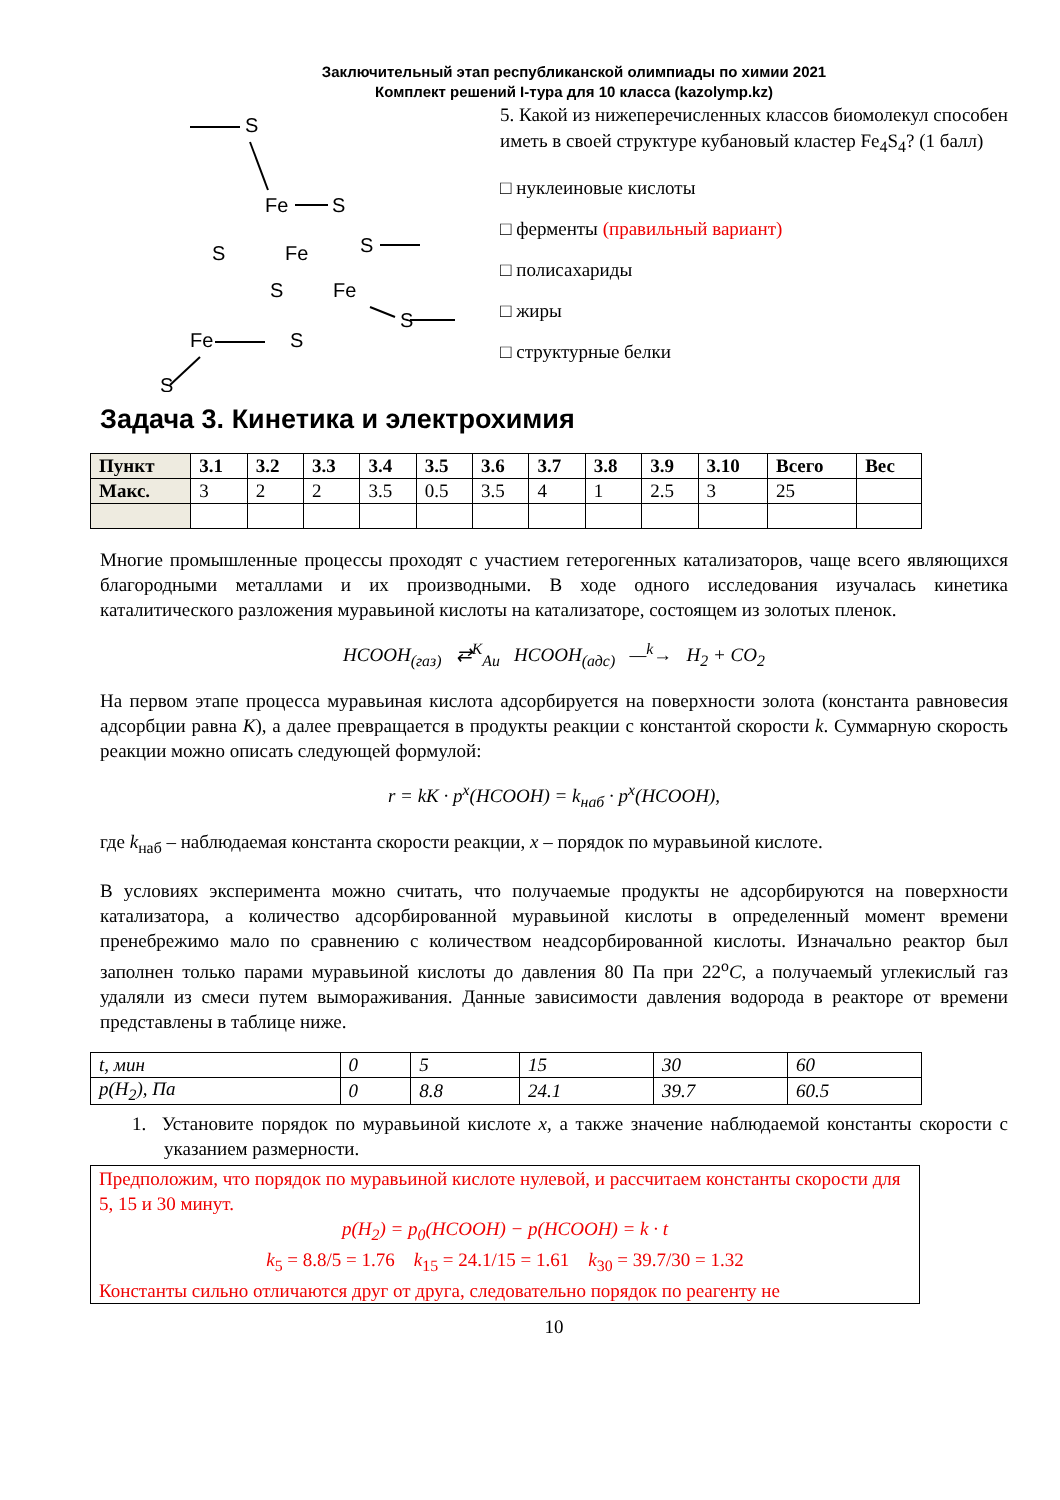Заключительный этап республиканской олимпиады по химии 2021
Комплект решений I-тура для 10 класса (kazolymp.kz)
S
Fe
S
S
S
Fe
S
Fe
Fe
S
S
S
5. Какой из нижеперечисленных классов биомолекул способен иметь в своей структуре кубановый кластер Fe<sub>4</sub>S<sub>4</sub>? (1 балл)
□ нуклеиновые кислоты
□ ферменты (правильный вариант)
□ полисахариды
□ жиры
□ структурные белки
Задача 3. Кинетика и электрохимия
| Пункт | 3.1 | 3.2 | 3.3 | 3.4 | 3.5 | 3.6 | 3.7 | 3.8 | 3.9 | 3.10 | Всего | Вес |
| --- | --- | --- | --- | --- | --- | --- | --- | --- | --- | --- | --- | --- |
| Макс. | 3 | 2 | 2 | 3.5 | 0.5 | 3.5 | 4 | 1 | 2.5 | 3 | 25 | |
Многие промышленные процессы проходят с участием гетерогенных катализаторов, чаще всего являющихся благородными металлами и их производными. В ходе одного исследования изучалась кинетика каталитического разложения муравьиной кислоты на катализаторе, состоящем из золотых пленок.
HCOOH<sub>(газ)</sub> ⇄<sup>K</sup><sub>Au</sub> HCOOH<sub>(адс)</sub> —<sup>k</sup>→ H<sub>2</sub> + CO<sub>2</sub>
На первом этапе процесса муравьиная кислота адсорбируется на поверхности золота (константа равновесия адсорбции равна K), а далее превращается в продукты реакции с константой скорости k. Суммарную скорость реакции можно описать следующей формулой:
r = kK · p<sup>x</sup>(HCOOH) = k<sub>наб</sub> · p<sup>x</sup>(HCOOH),
где k<sub>наб</sub> – наблюдаемая константа скорости реакции, x – порядок по муравьиной кислоте.
В условиях эксперимента можно считать, что получаемые продукты не адсорбируются на поверхности катализатора, а количество адсорбированной муравьиной кислоты в определенный момент времени пренебрежимо мало по сравнению с количеством неадсорбированной кислоты. Изначально реактор был заполнен только парами муравьиной кислоты до давления 80 Па при 22<sup>o</sup>C, а получаемый углекислый газ удаляли из смеси путем вымораживания. Данные зависимости давления водорода в реакторе от времени представлены в таблице ниже.
| t, мин | 0 | 5 | 15 | 30 | 60 |
| p(H<sub>2</sub>), Па | 0 | 8.8 | 24.1 | 39.7 | 60.5 |
1. Установите порядок по муравьиной кислоте x, а также значение наблюдаемой константы скорости с указанием размерности.
Предположим, что порядок по муравьиной кислоте нулевой, и рассчитаем константы скорости для 5, 15 и 30 минут.
p(H<sub>2</sub>) = p<sub>0</sub>(HCOOH) − p(HCOOH) = k · t
k<sub>5</sub> = 8.8/5 = 1.76 k<sub>15</sub> = 24.1/15 = 1.61 k<sub>30</sub> = 39.7/30 = 1.32
Константы сильно отличаются друг от друга, следовательно порядок по реагенту не
10